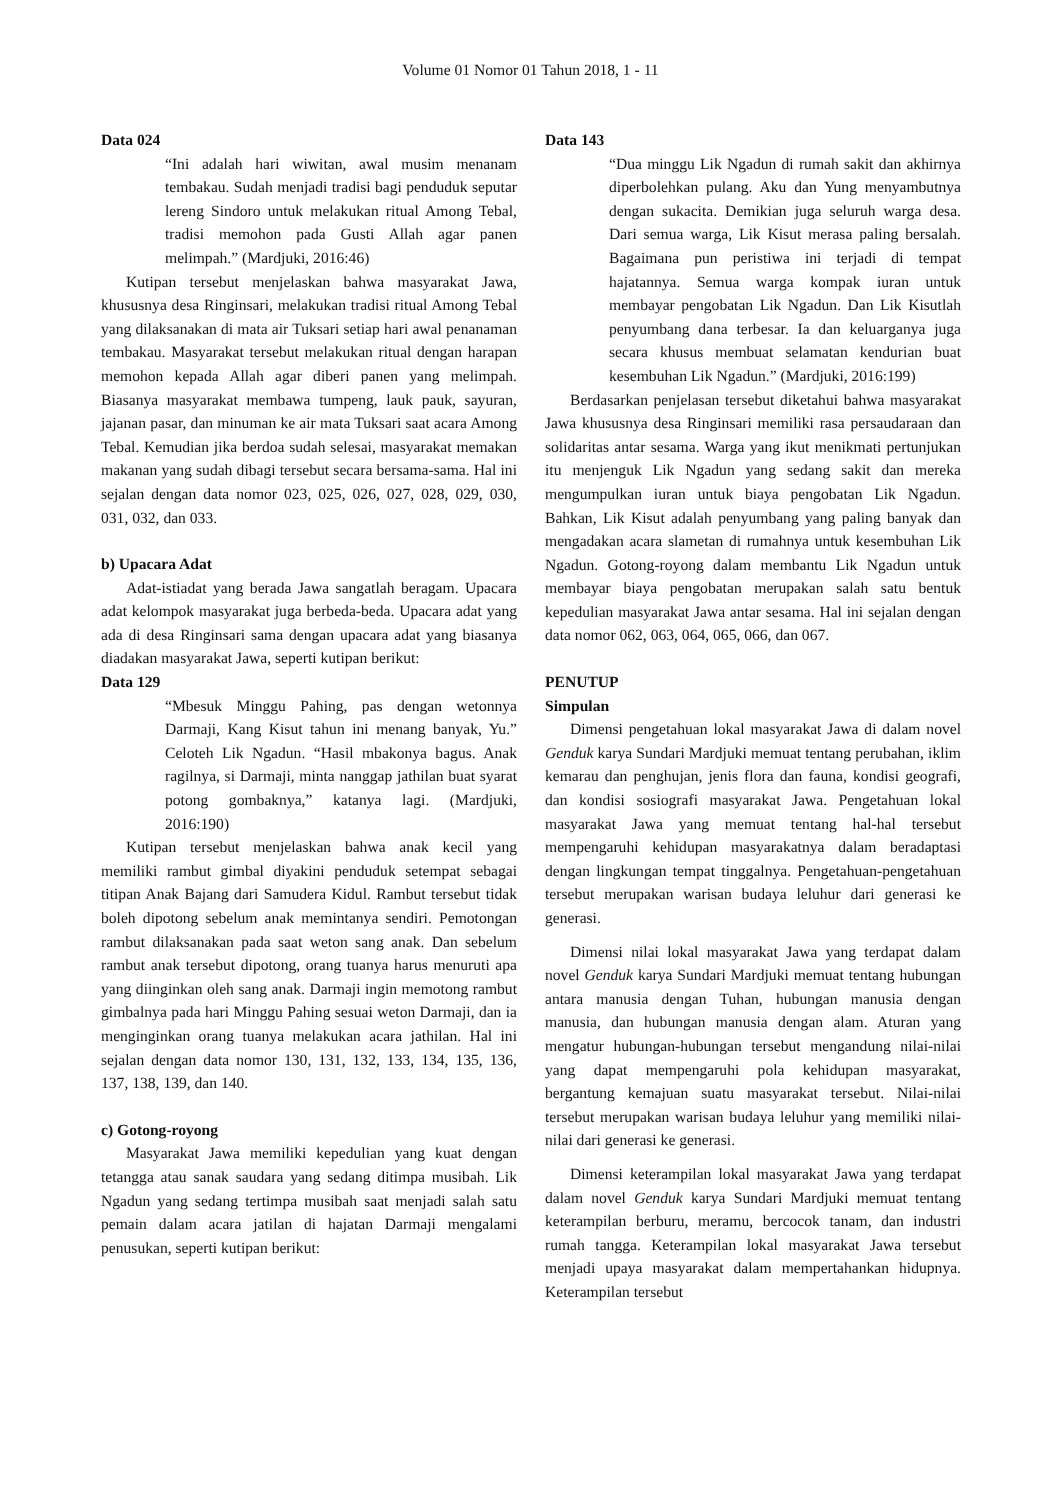Volume 01 Nomor 01 Tahun 2018, 1 - 11
Data 024
“Ini adalah hari wiwitan, awal musim menanam tembakau. Sudah menjadi tradisi bagi penduduk seputar lereng Sindoro untuk melakukan ritual Among Tebal, tradisi memohon pada Gusti Allah agar panen melimpah.” (Mardjuki, 2016:46)
Kutipan tersebut menjelaskan bahwa masyarakat Jawa, khususnya desa Ringinsari, melakukan tradisi ritual Among Tebal yang dilaksanakan di mata air Tuksari setiap hari awal penanaman tembakau. Masyarakat tersebut melakukan ritual dengan harapan memohon kepada Allah agar diberi panen yang melimpah. Biasanya masyarakat membawa tumpeng, lauk pauk, sayuran, jajanan pasar, dan minuman ke air mata Tuksari saat acara Among Tebal. Kemudian jika berdoa sudah selesai, masyarakat memakan makanan yang sudah dibagi tersebut secara bersama-sama. Hal ini sejalan dengan data nomor 023, 025, 026, 027, 028, 029, 030, 031, 032, dan 033.
b) Upacara Adat
Adat-istiadat yang berada Jawa sangatlah beragam. Upacara adat kelompok masyarakat juga berbeda-beda. Upacara adat yang ada di desa Ringinsari sama dengan upacara adat yang biasanya diadakan masyarakat Jawa, seperti kutipan berikut:
Data 129
“Mbesuk Minggu Pahing, pas dengan wetonnya Darmaji, Kang Kisut tahun ini menang banyak, Yu.” Celoteh Lik Ngadun. “Hasil mbakonya bagus. Anak ragilnya, si Darmaji, minta nanggap jathilan buat syarat potong gombaknya,” katanya lagi. (Mardjuki, 2016:190)
Kutipan tersebut menjelaskan bahwa anak kecil yang memiliki rambut gimbal diyakini penduduk setempat sebagai titipan Anak Bajang dari Samudera Kidul. Rambut tersebut tidak boleh dipotong sebelum anak memintanya sendiri. Pemotongan rambut dilaksanakan pada saat weton sang anak. Dan sebelum rambut anak tersebut dipotong, orang tuanya harus menuruti apa yang diinginkan oleh sang anak. Darmaji ingin memotong rambut gimbalnya pada hari Minggu Pahing sesuai weton Darmaji, dan ia menginginkan orang tuanya melakukan acara jathilan. Hal ini sejalan dengan data nomor 130, 131, 132, 133, 134, 135, 136, 137, 138, 139, dan 140.
c) Gotong-royong
Masyarakat Jawa memiliki kepedulian yang kuat dengan tetangga atau sanak saudara yang sedang ditimpa musibah. Lik Ngadun yang sedang tertimpa musibah saat menjadi salah satu pemain dalam acara jatilan di hajatan Darmaji mengalami penusukan, seperti kutipan berikut:
Data 143
“Dua minggu Lik Ngadun di rumah sakit dan akhirnya diperbolehkan pulang. Aku dan Yung menyambutnya dengan sukacita. Demikian juga seluruh warga desa. Dari semua warga, Lik Kisut merasa paling bersalah. Bagaimana pun peristiwa ini terjadi di tempat hajatannya. Semua warga kompak iuran untuk membayar pengobatan Lik Ngadun. Dan Lik Kisutlah penyumbang dana terbesar. Ia dan keluarganya juga secara khusus membuat selamatan kendurian buat kesembuhan Lik Ngadun.” (Mardjuki, 2016:199)
Berdasarkan penjelasan tersebut diketahui bahwa masyarakat Jawa khususnya desa Ringinsari memiliki rasa persaudaraan dan solidaritas antar sesama. Warga yang ikut menikmati pertunjukan itu menjenguk Lik Ngadun yang sedang sakit dan mereka mengumpulkan iuran untuk biaya pengobatan Lik Ngadun. Bahkan, Lik Kisut adalah penyumbang yang paling banyak dan mengadakan acara slametan di rumahnya untuk kesembuhan Lik Ngadun. Gotong-royong dalam membantu Lik Ngadun untuk membayar biaya pengobatan merupakan salah satu bentuk kepedulian masyarakat Jawa antar sesama. Hal ini sejalan dengan data nomor 062, 063, 064, 065, 066, dan 067.
PENUTUP
Simpulan
Dimensi pengetahuan lokal masyarakat Jawa di dalam novel Genduk karya Sundari Mardjuki memuat tentang perubahan, iklim kemarau dan penghujan, jenis flora dan fauna, kondisi geografi, dan kondisi sosiografi masyarakat Jawa. Pengetahuan lokal masyarakat Jawa yang memuat tentang hal-hal tersebut mempengaruhi kehidupan masyarakatnya dalam beradaptasi dengan lingkungan tempat tinggalnya. Pengetahuan-pengetahuan tersebut merupakan warisan budaya leluhur dari generasi ke generasi.
Dimensi nilai lokal masyarakat Jawa yang terdapat dalam novel Genduk karya Sundari Mardjuki memuat tentang hubungan antara manusia dengan Tuhan, hubungan manusia dengan manusia, dan hubungan manusia dengan alam. Aturan yang mengatur hubungan-hubungan tersebut mengandung nilai-nilai yang dapat mempengaruhi pola kehidupan masyarakat, bergantung kemajuan suatu masyarakat tersebut. Nilai-nilai tersebut merupakan warisan budaya leluhur yang memiliki nilai-nilai dari generasi ke generasi.
Dimensi keterampilan lokal masyarakat Jawa yang terdapat dalam novel Genduk karya Sundari Mardjuki memuat tentang keterampilan berburu, meramu, bercocok tanam, dan industri rumah tangga. Keterampilan lokal masyarakat Jawa tersebut menjadi upaya masyarakat dalam mempertahankan hidupnya. Keterampilan tersebut